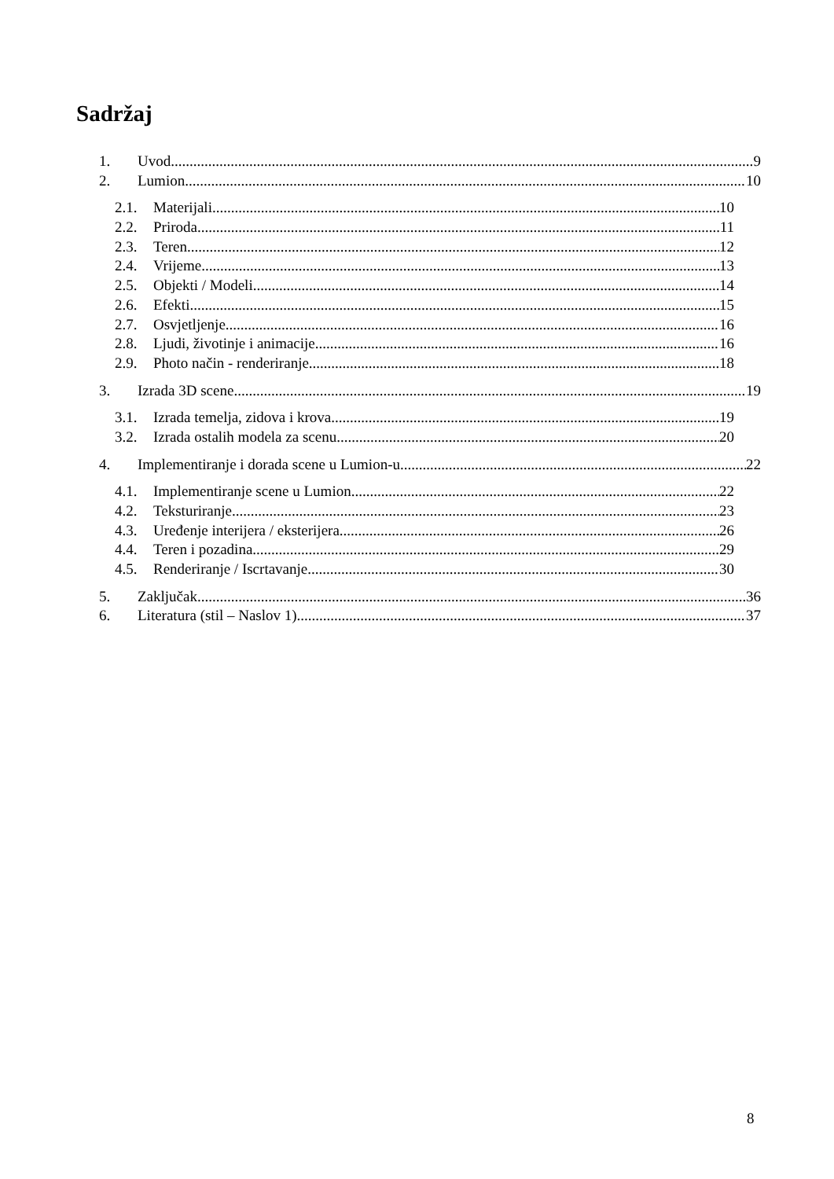Sadržaj
1. Uvod 9
2. Lumion 10
2.1. Materijali 10
2.2. Priroda 11
2.3. Teren 12
2.4. Vrijeme 13
2.5. Objekti / Modeli 14
2.6. Efekti 15
2.7. Osvjetljenje 16
2.8. Ljudi, životinje i animacije 16
2.9. Photo način - renderiranje 18
3. Izrada 3D scene 19
3.1. Izrada temelja, zidova i krova 19
3.2. Izrada ostalih modela za scenu 20
4. Implementiranje i dorada scene u Lumion-u 22
4.1. Implementiranje scene u Lumion 22
4.2. Teksturiranje 23
4.3. Uređenje interijera / eksterijera 26
4.4. Teren i pozadina 29
4.5. Renderiranje / Iscrtavanje 30
5. Zaključak 36
6. Literatura (stil – Naslov 1) 37
8